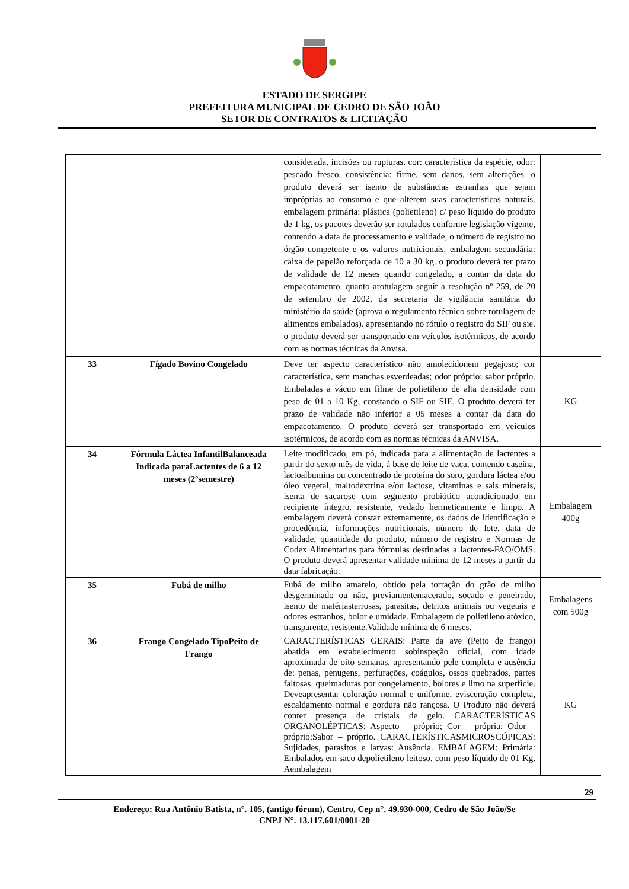ESTADO DE SERGIPE
PREFEITURA MUNICIPAL DE CEDRO DE SÃO JOÃO
SETOR DE CONTRATOS & LICITAÇÃO
| | | considerada, incisões ou rupturas. cor: característica da espécie, odor: pescado fresco, consistência: firme, sem danos, sem alterações. o produto deverá ser isento de substâncias estranhas que sejam impróprias ao consumo e que alterem suas características naturais. embalagem primária: plástica (polietileno) c/ peso líquido do produto de 1 kg, os pacotes deverão ser rotulados conforme legislação vigente, contendo a data de processamento e validade, o número de registro no órgão competente e os valores nutricionais. embalagem secundária: caixa de papelão reforçada de 10 a 30 kg. o produto deverá ter prazo de validade de 12 meses quando congelado, a contar da data do empacotamento. quanto arotulagem seguir a resolução nº 259, de 20 de setembro de 2002, da secretaria de vigilância sanitária do ministério da saúde (aprova o regulamento técnico sobre rotulagem de alimentos embalados). apresentando no rótulo o registro do SIF ou sie. o produto deverá ser transportado em veículos isotérmicos, de acordo com as normas técnicas da Anvisa. | |
| 33 | Fígado Bovino Congelado | Deve ter aspecto característico não amolecidonem pegajoso; cor característica, sem manchas esverdeadas; odor próprio; sabor próprio. Embaladas a vácuo em filme de polietileno de alta densidade com peso de 01 a 10 Kg, constando o SIF ou SIE. O produto deverá ter prazo de validade não inferior a 05 meses a contar da data do empacotamento. O produto deverá ser transportado em veículos isotérmicos, de acordo com as normas técnicas da ANVISA. | KG |
| 34 | Fórmula Láctea InfantilBalanceada Indicada paraLactentes de 6 a 12 meses (2ºsemestre) | Leite modificado, em pó, indicada para a alimentação de lactentes a partir do sexto mês de vida, á base de leite de vaca, contendo caseína, lactoalbumina ou concentrado de proteína do soro, gordura láctea e/ou óleo vegetal, maltodextrina e/ou lactose, vitaminas e sais minerais, isenta de sacarose com segmento probiótico acondicionado em recipiente íntegro, resistente, vedado hermeticamente e limpo. A embalagem deverá constar externamente, os dados de identificação e procedência, informações nutricionais, número de lote, data de validade, quantidade do produto, número de registro e Normas de Codex Alimentarius para fórmulas destinadas a lactentes-FAO/OMS. O produto deverá apresentar validade mínima de 12 meses a partir da data fabricação. | Embalagem 400g |
| 35 | Fubá de milho | Fubá de milho amarelo, obtido pela torração do grão de milho desgerminado ou não, previamentemacerado, socado e peneirado, isento de matériasterrosas, parasitas, detritos animais ou vegetais e odores estranhos, bolor e umidade. Embalagem de polietileno atóxico, transparente, resistente.Validade mínima de 6 meses. | Embalagens com 500g |
| 36 | Frango Congelado TipoPeito de Frango | CARACTERÍSTICAS GERAIS: Parte da ave (Peito de frango) abatida em estabelecimento sobinspeção oficial, com idade aproximada de oito semanas, apresentando pele completa e ausência de: penas, penugens, perfurações, coágulos, ossos quebrados, partes faltosas, queimaduras por congelamento, bolores e limo na superfície. Deveapresentar coloração normal e uniforme, evisceração completa, escaldamento normal e gordura não rançosa. O Produto não deverá conter presença de cristais de gelo. CARACTERÍSTICAS ORGANOLÉPTICAS: Aspecto – próprio; Cor – própria; Odor – próprio;Sabor – próprio. CARACTERÍSTICASMICROSCÓPICAS: Sujidades, parasitos e larvas: Ausência. EMBALAGEM: Primária: Embalados em saco depolietileno leitoso, com peso líquido de 01 Kg. Aembalagem | KG |
29
Endereço: Rua Antônio Batista, n°. 105, (antigo fórum), Centro, Cep n°. 49.930-000, Cedro de São João/Se
CNPJ N°. 13.117.601/0001-20